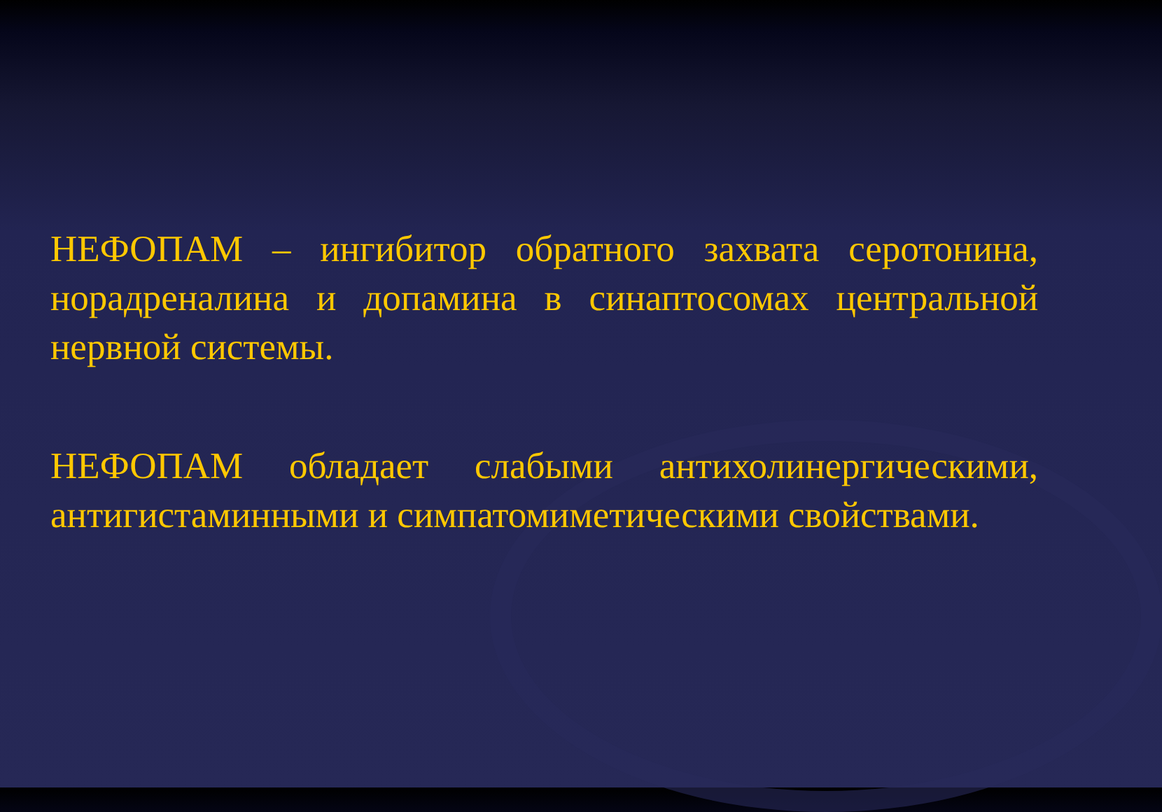НЕФОПАМ – ингибитор обратного захвата серотонина, норадреналина и допамина в синаптосомах центральной нервной системы.
НЕФОПАМ обладает слабыми антихолинергическими, антигистаминными и симпатомиметическими свойствами.